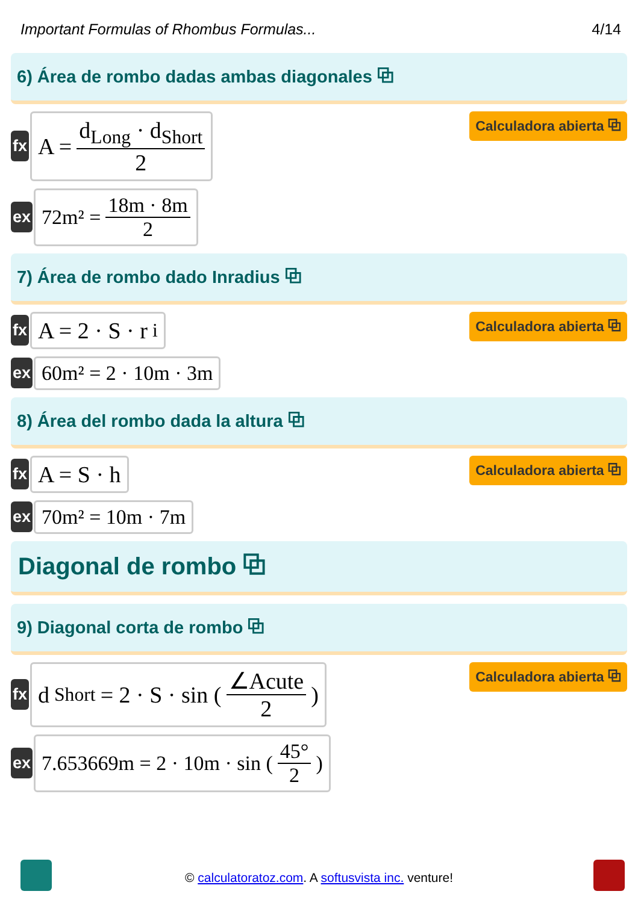Important Formulas of Rhombus Formulas... 4/14
6) Área de rombo dadas ambas diagonales ⧉
fx
A = d<sub>Long</sub> · d<sub>Short</sub> 2
Calculadora abierta ⧉
ex
72m² = 18m · 8m 2
7) Área de rombo dado Inradius ⧉
fx
A = 2 · S · r<sub>i</sub>
Calculadora abierta ⧉
ex
60m² = 2 · 10m · 3m
8) Área del rombo dada la altura ⧉
fx
A = S · h
Calculadora abierta ⧉
ex
70m² = 10m · 7m
Diagonal de rombo ⧉
9) Diagonal corta de rombo ⧉
fx
d<sub>Short</sub> = 2 · S · sin ( ∠Acute 2 )
Calculadora abierta ⧉
ex
7.653669m = 2 · 10m · sin ( 45° 2 )
© calculatoratoz.com. A softusvista inc. venture!